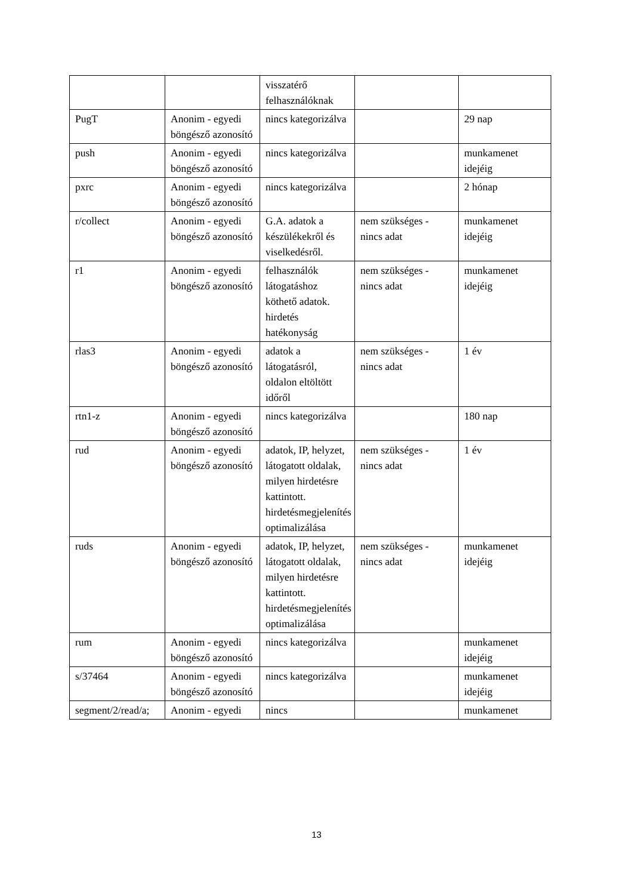| | | visszatérő felhasználóknak | | |
| PugT | Anonim - egyedi böngésző azonosító | nincs kategorizálva | | 29 nap |
| push | Anonim - egyedi böngésző azonosító | nincs kategorizálva | | munkamenet idejéig |
| pxrc | Anonim - egyedi böngésző azonosító | nincs kategorizálva | | 2 hónap |
| r/collect | Anonim - egyedi böngésző azonosító | G.A. adatok a készülékekről és viselkedésről. | nem szükséges - nincs adat | munkamenet idejéig |
| r1 | Anonim - egyedi böngésző azonosító | felhasználók látogatáshoz köthető adatok. hirdetés hatékonyság | nem szükséges - nincs adat | munkamenet idejéig |
| rlas3 | Anonim - egyedi böngésző azonosító | adatok a látogatásról, oldalon eltöltött időről | nem szükséges - nincs adat | 1 év |
| rtn1-z | Anonim - egyedi böngésző azonosító | nincs kategorizálva | | 180 nap |
| rud | Anonim - egyedi böngésző azonosító | adatok, IP, helyzet, látogatott oldalak, milyen hirdetésre kattintott. hirdetésmegjelenítés optimalizálása | nem szükséges - nincs adat | 1 év |
| ruds | Anonim - egyedi böngésző azonosító | adatok, IP, helyzet, látogatott oldalak, milyen hirdetésre kattintott. hirdetésmegjelenítés optimalizálása | nem szükséges - nincs adat | munkamenet idejéig |
| rum | Anonim - egyedi böngésző azonosító | nincs kategorizálva | | munkamenet idejéig |
| s/37464 | Anonim - egyedi böngésző azonosító | nincs kategorizálva | | munkamenet idejéig |
| segment/2/read/a; | Anonim - egyedi | nincs | | munkamenet |
13